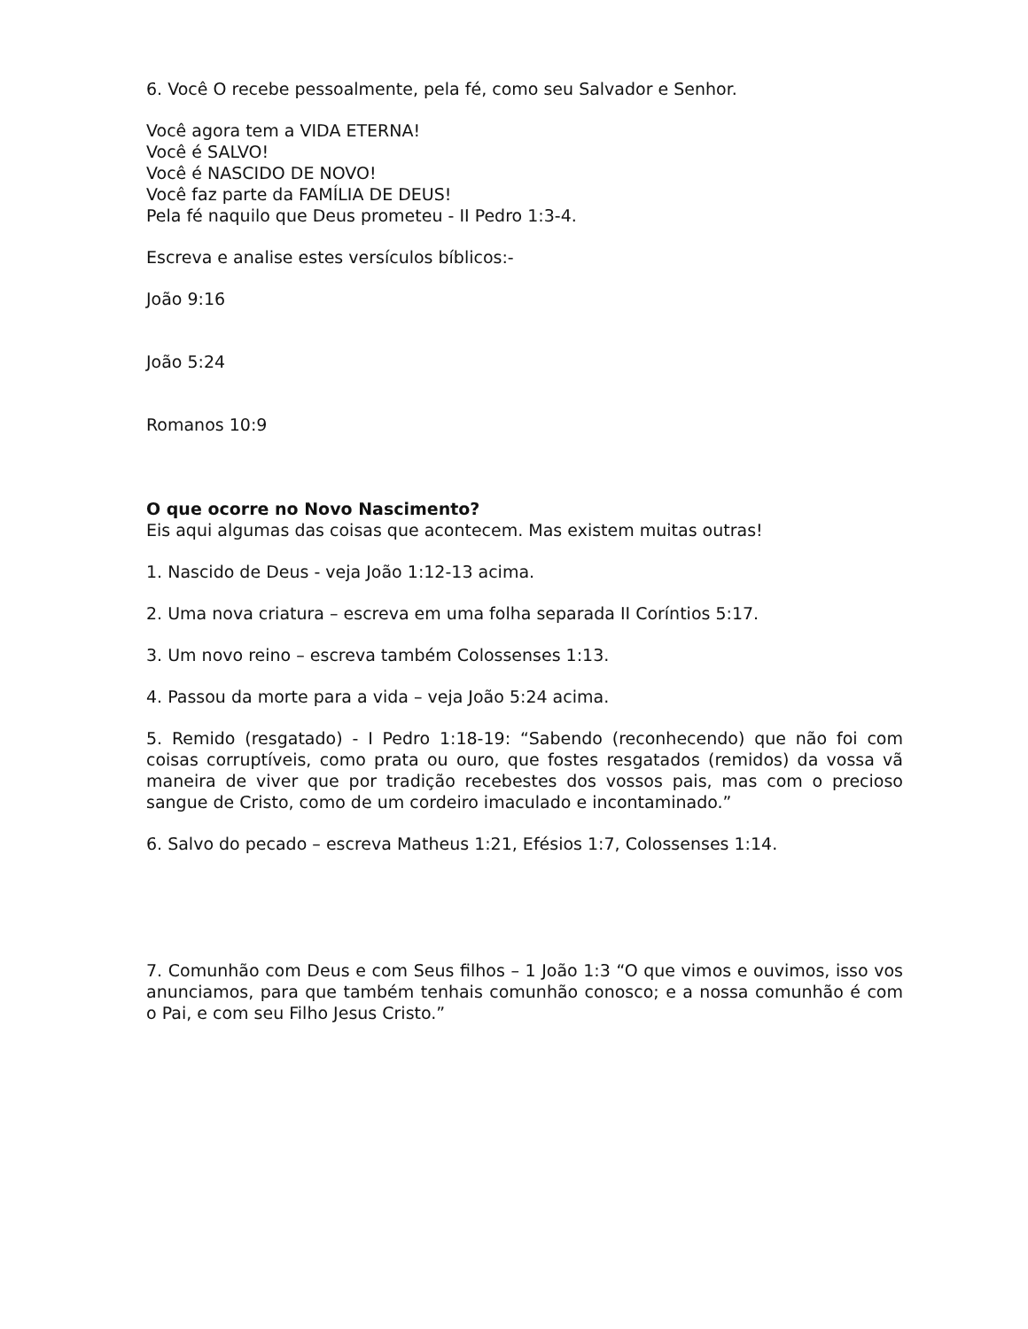6. Você O recebe pessoalmente, pela fé, como seu Salvador e Senhor.
Você agora tem a VIDA ETERNA!
Você é SALVO!
Você é NASCIDO DE NOVO!
Você faz parte da FAMÍLIA DE DEUS!
Pela fé naquilo que Deus prometeu - II Pedro 1:3-4.
Escreva e analise estes versículos bíblicos:-
João 9:16
João 5:24
Romanos 10:9
O que ocorre no Novo Nascimento?
Eis aqui algumas das coisas que acontecem. Mas existem muitas outras!
1. Nascido de Deus - veja João 1:12-13 acima.
2. Uma nova criatura – escreva em uma folha separada II Coríntios 5:17.
3. Um novo reino – escreva também Colossenses 1:13.
4. Passou da morte para a vida – veja João 5:24 acima.
5. Remido (resgatado) - I Pedro 1:18-19: “Sabendo (reconhecendo) que não foi com coisas corruptíveis, como prata ou ouro, que fostes resgatados (remidos) da vossa vã maneira de viver que por tradição recebestes dos vossos pais, mas com o precioso sangue de Cristo, como de um cordeiro imaculado e incontaminado.”
6. Salvo do pecado – escreva Matheus 1:21, Efésios 1:7, Colossenses 1:14.
7. Comunhão com Deus e com Seus filhos – 1 João 1:3 “O que vimos e ouvimos, isso vos anunciamos, para que também tenhais comunhão conosco; e a nossa comunhão é com o Pai, e com seu Filho Jesus Cristo.”